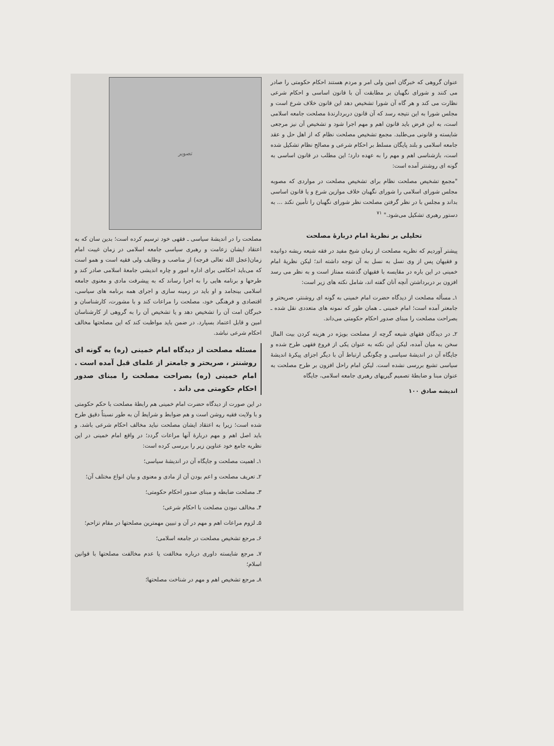عنوان گروهی که خبرگان امین ولی امر و مردم هستند احکام حکومتی را صادر می کنند و شورای نگهبان بر مطابقت آن با قانون اساسی و احکام شرعی نظارت می کند و هر گاه آن شورا تشخیص دهد این قانون خلاف شرع است و مجلس شورا به این نتیجه رسد که آن قانون دربردارندهٔ مصلحت جامعه اسلامی است، به این فرض باید قانون اهم و مهم اجرا شود و تشخیص آن نیز مرجعی شایسته و قانونی می‌طلبد. مجمع تشخیص مصلحت نظام که از اهل حل و عقد جامعه اسلامی و بلند پایگان مسلط بر احکام شرعی و مصالح نظام تشکیل شده است، بازشناسی اهم و مهم را به عهده دارد؛ این مطلب در قانون اساسی به گونه ای روشنتر آمده است:
"مجمع تشخیص مصلحت نظام برای تشخیص مصلحت در مواردی که مصوبه مجلس شورای اسلامی را شورای نگهبان خلاف موازین شرع و یا قانون اساسی بداند و مجلس با در نظر گرفتن مصلحت نظر شورای نگهبان را تأمین نکند ... به دستور رهبری تشکیل می‌شود." <sup>۷۱</sup>
تحلیلی بر نظریهٔ امام دربارهٔ مصلحت
پیشتر آوردیم که نظریه مصلحت از زمان شیخ مفید در فقه شیعه ریشه دوانیده و فقیهان پس از وی نسل به نسل به آن توجه داشته اند؛ لیکن نظریهٔ امام خمینی در این باره در مقایسه با فقیهان گذشته ممتاز است و به نظر می رسد افزون بر دربرداشتن آنچه آنان گفته اند، شامل نکته های زیر است:
۱ـ مسأله مصلحت از دیدگاه حضرت امام خمینی به گونه ای روشنتر، صریحتر و جامعتر آمده است؛ امام خمینی ـ همان طور که نمونه های متعددی نقل شده ـ بصراحت مصلحت را مبنای صدور احکام حکومتی می‌داند.
۲ـ در دیدگان فقهای شیعه گرچه از مصلحت بویژه در هزینه کردن بیت المال سخن به میان آمده، لیکن این نکته به عنوان یکی از فروع فقهی طرح شده و جایگاه آن در اندیشهٔ سیاسی و چگونگی ارتباط آن با دیگر اجزای پیکرهٔ اندیشهٔ سیاسی تشیع بررسی نشده است. لیکن امام راحل افزون بر طرح مصلحت به عنوان مبنا و ضابطهٔ تصمیم گیریهای رهبری جامعه اسلامی، جایگاه
اندیشه صادق ۱۰۰
تصویر
مصلحت را در اندیشهٔ سیاسی ـ فقهی خود ترسیم کرده است؛ بدین سان که به اعتقاد ایشان زعامت و رهبری سیاسی جامعه اسلامی در زمان غیبت امام زمان(عجل الله تعالی فرجه) از مناصب و وظایف ولی فقیه است و همو است که می‌باید احکامی برای اداره امور و چاره اندیشی جامعهٔ اسلامی صادر کند و طرحها و برنامه هایی را به اجرا رساند که به پیشرفت مادی و معنوی جامعه اسلامی بینجامد و او باید در زمینه سازی و اجرای همه برنامه های سیاسی، اقتصادی و فرهنگی خود، مصلحت را مراعات کند و با مشورت، کارشناسان و خبرگان امت آن را تشخیص دهد و یا تشخیص آن را به گروهی از کارشناسان امین و قابل اعتماد بسپارد. در ضمن باید مواظبت کند که این مصلحتها مخالف احکام شرعی نباشد.
مسئله مصلحت از دیدگاه امام خمینی (ره) به گونه ای روشنتر ، صریحتر و جامعتر از علمای قبل آمده است . امام خمینی (ره) بصراحت مصلحت را مبنای صدور احکام حکومتی می داند .
در این صورت از دیدگاه حضرت امام خمینی هم رابطهٔ مصلحت با حکم حکومتی و با ولایت فقیه روشن است و هم ضوابط و شرایط آن به طور نسبتاً دقیق طرح شده است؛ زیرا به اعتقاد ایشان مصلحت نباید مخالف احکام شرعی باشد. و باید اصل اهم و مهم دربارهٔ آنها مراعات گردد؛ در واقع امام خمینی در این نظریه جامع خود عناوین زیر را بررسی کرده است:
۱ـ اهمیت مصلحت و جایگاه آن در اندیشهٔ سیاسی؛
۲ـ تعریف مصلحت و اعم بودن آن از مادی و معنوی و بیان انواع مختلف آن؛
۳ـ مصلحت ضابطه و مبنای صدور احکام حکومتی؛
۴ـ مخالف نبودن مصلحت با احکام شرعی؛
۵ـ لزوم مراعات اهم و مهم در آن و تبیین مهمترین مصلحتها در مقام تزاحم؛
۶ـ مرجع تشخیص مصلحت در جامعه اسلامی؛
۷ـ مرجع شایسته داوری درباره مخالفت یا عدم مخالفت مصلحتها با قوانین اسلام؛
۸ـ مرجع تشخیص اهم و مهم در شناخت مصلحتها؛